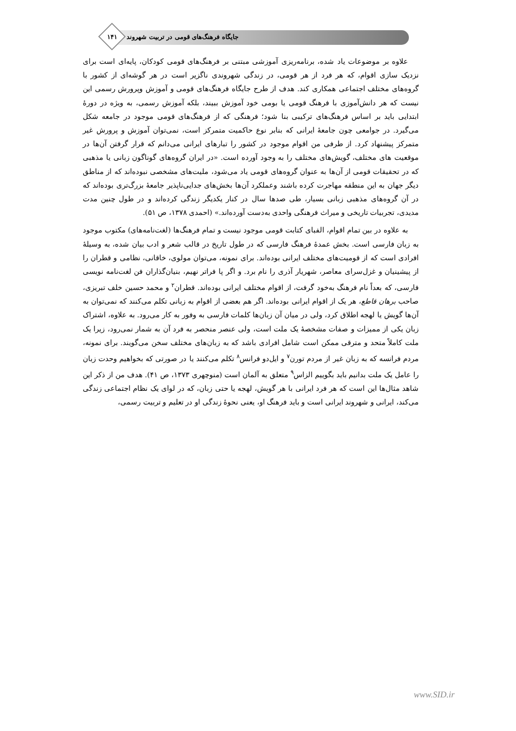جایگاه فرهنگ‌های قومی در تربیت شهروند
۱۴۱
علاوه بر موضوعات یاد شده، برنامه‌ریزی آموزشی مبتنی بر فرهنگ‌های قومی کودکان، پایه‌ای است برای نزدیک سازی اقوام، که هر فرد از هر قومی، در زندگی شهروندی ناگزیر است در هر گوشه‌ای از کشور با گروه‌های مختلف اجتماعی همکاری کند. هدف از طرح جایگاه فرهنگ‌های قومی و آموزش وپرورش رسمی این نیست که هر دانش‌آموزی با فرهنگ قومی یا بومی خود آموزش ببیند، بلکه آموزش رسمی، به ویژه در دورهٔ ابتدایی باید بر اساس فرهنگ‌های ترکیبی بنا شود؛ فرهنگی که از فرهنگ‌های قومی موجود در جامعه شکل می‌گیرد. در جوامعی چون جامعهٔ ایرانی که بنابر نوع حاکمیت متمرکز است، نمی‌توان آموزش و پرورش غیر متمرکز پیشنهاد کرد. از طرفی من اقوام موجود در کشور را تبارهای ایرانی می‌دانم که قرار گرفتن آن‌ها در موقعیت های مختلف، گویش‌های مختلف را به وجود آورده است. «در ایران گروه‌های گوناگون زبانی یا مذهبی که در تحقیقات قومی از آن‌ها به عنوان گروه‌های قومی یاد می‌شود، ملیت‌های مشخصی نبوده‌اند که از مناطق دیگر جهان به این منطقه مهاجرت کرده باشند وعملکرد آن‌ها بخش‌های جدایی‌ناپذیر جامعهٔ بزرگ‌تری بوده‌اند که در آن گروه‌های مذهبی زبانی بسیار، طی صدها سال در کنار یکدیگر زندگی کرده‌اند و در طول چنین مدت مدیدی، تجربیات تاریخی و میراث فرهنگی واحدی به‌دست آورده‌اند.» (احمدی ۱۳۷۸، ص ۵۱).
به علاوه در بین تمام اقوام، الفبای کتابت قومی موجود نیست و تمام فرهنگ‌ها (لغت‌نامه‌های) مکتوب موجود به زبان فارسی است. بخش عمدهٔ فرهنگ فارسی که در طول تاریخ در قالب شعر و ادب بیان شده، به وسیلهٔ افرادی است که از قومیت‌های مختلف ایرانی بوده‌اند. برای نمونه، می‌توان مولوی، خاقانی، نظامی و قطران را از پیشینیان و غزل‌سرای معاصر، شهریار آذری را نام برد. و اگر پا فراتر نهیم، بنیان‌گذاران فن لغت‌نامه نویسی فارسی، که بعداً نام فرهنگ به‌خود گرفت، از اقوام مختلف ایرانی بوده‌اند. قطران<sup>۲</sup> و محمد حسین خلف تبریزی، صاحب برهان قاطع، هر یک از اقوام ایرانی بوده‌اند. اگر هم بعضی از اقوام به زبانی تکلم می‌کنند که نمی‌توان به آن‌ها گویش یا لهجه اطلاق کرد، ولی در میان آن زبان‌ها کلمات فارسی به وفور به کار می‌رود. به علاوه، اشتراک زبان یکی از ممیزات و صفات مشخصهٔ یک ملت است، ولی عنصر منحصر به فرد آن به شمار نمی‌رود، زیرا یک ملت کاملاً متحد و مترقی ممکن است شامل افرادی باشد که به زبان‌های مختلف سخن می‌گویند. برای نمونه، مردم فرانسه که به زبان غیر از مردم تورن<sup>۷</sup> و ایل‌دو فرانس<sup>۸</sup> تکلم می‌کنند یا در صورتی که بخواهیم وحدت زبان را عامل یک ملت بدانیم باید بگوییم الزاس<sup>۹</sup> متعلق به آلمان است (منوچهری ۱۳۷۳، ص ۴۱). هدف من از ذکر این شاهد مثال‌ها این است که هر فرد ایرانی با هر گویش، لهجه یا حتی زبان، که در لوای یک نظام اجتماعی زندگی می‌کند، ایرانی و شهروند ایرانی است و باید فرهنگ او، یعنی نحوهٔ زندگی او در تعلیم و تربیت رسمی،
www.SID.ir